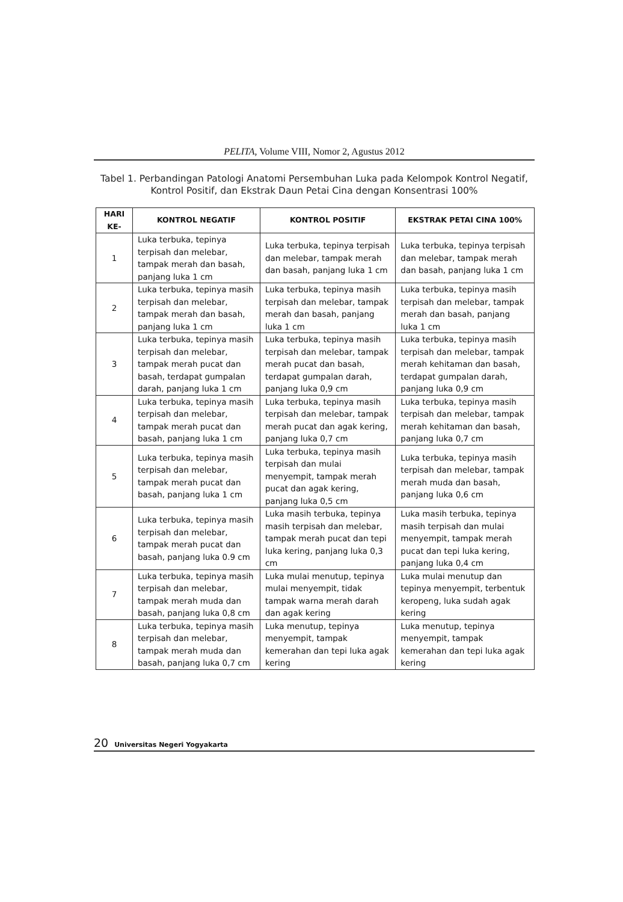PELITA, Volume VIII, Nomor 2, Agustus 2012
Tabel 1. Perbandingan Patologi Anatomi Persembuhan Luka pada Kelompok Kontrol Negatif, Kontrol Positif, dan Ekstrak Daun Petai Cina dengan Konsentrasi 100%
| HARI KE- | KONTROL NEGATIF | KONTROL POSITIF | EKSTRAK PETAI CINA 100% |
| --- | --- | --- | --- |
| 1 | Luka terbuka, tepinya terpisah dan melebar, tampak merah dan basah, panjang luka 1 cm | Luka terbuka, tepinya terpisah dan melebar, tampak merah dan basah, panjang luka 1 cm | Luka terbuka, tepinya terpisah dan melebar, tampak merah dan basah, panjang luka 1 cm |
| 2 | Luka terbuka, tepinya masih terpisah dan melebar, tampak merah dan basah, panjang luka 1 cm | Luka terbuka, tepinya masih terpisah dan melebar, tampak merah dan basah, panjang luka 1 cm | Luka terbuka, tepinya masih terpisah dan melebar, tampak merah dan basah, panjang luka 1 cm |
| 3 | Luka terbuka, tepinya masih terpisah dan melebar, tampak merah pucat dan basah, terdapat gumpalan darah, panjang luka 1 cm | Luka terbuka, tepinya masih terpisah dan melebar, tampak merah pucat dan basah, terdapat gumpalan darah, panjang luka 0,9 cm | Luka terbuka, tepinya masih terpisah dan melebar, tampak merah kehitaman dan basah, terdapat gumpalan darah, panjang luka 0,9 cm |
| 4 | Luka terbuka, tepinya masih terpisah dan melebar, tampak merah pucat dan basah, panjang luka 1 cm | Luka terbuka, tepinya masih terpisah dan melebar, tampak merah pucat dan agak kering, panjang luka 0,7 cm | Luka terbuka, tepinya masih terpisah dan melebar, tampak merah kehitaman dan basah, panjang luka 0,7 cm |
| 5 | Luka terbuka, tepinya masih terpisah dan melebar, tampak merah pucat dan basah, panjang luka 1 cm | Luka terbuka, tepinya masih terpisah dan mulai menyempit, tampak merah pucat dan agak kering, panjang luka 0,5 cm | Luka terbuka, tepinya masih terpisah dan melebar, tampak merah muda dan basah, panjang luka 0,6 cm |
| 6 | Luka terbuka, tepinya masih terpisah dan melebar, tampak merah pucat dan basah, panjang luka 0.9 cm | Luka masih terbuka, tepinya masih terpisah dan melebar, tampak merah pucat dan tepi luka kering, panjang luka 0,3 cm | Luka masih terbuka, tepinya masih terpisah dan mulai menyempit, tampak merah pucat dan tepi luka kering, panjang luka 0,4 cm |
| 7 | Luka terbuka, tepinya masih terpisah dan melebar, tampak merah muda dan basah, panjang luka 0,8 cm | Luka mulai menutup, tepinya mulai menyempit, tidak tampak warna merah darah dan agak kering | Luka mulai menutup dan tepinya menyempit, terbentuk keropeng, luka sudah agak kering |
| 8 | Luka terbuka, tepinya masih terpisah dan melebar, tampak merah muda dan basah, panjang luka 0,7 cm | Luka menutup, tepinya menyempit, tampak kemerahan dan tepi luka agak kering | Luka menutup, tepinya menyempit, tampak kemerahan dan tepi luka agak kering |
20 Universitas Negeri Yogyakarta